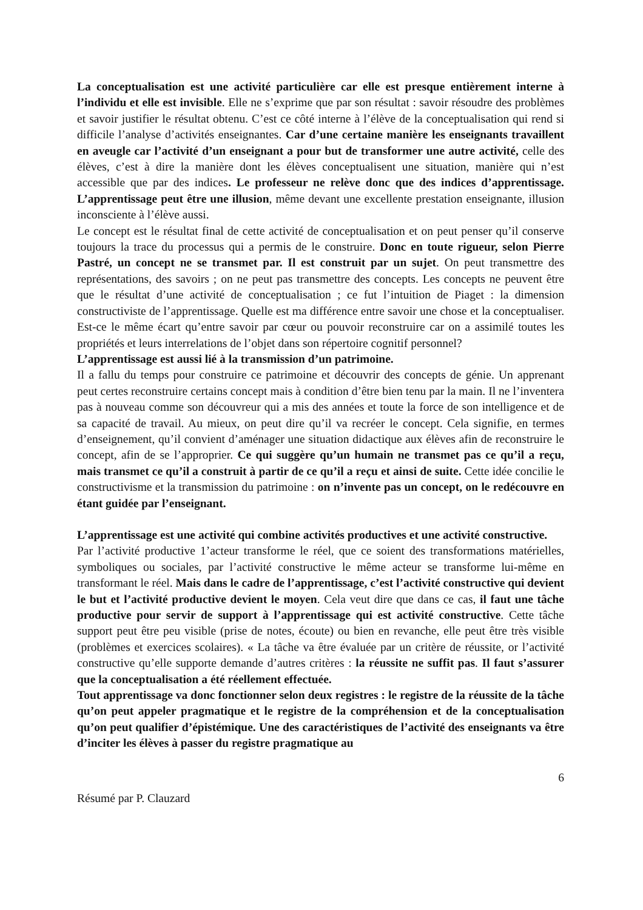La conceptualisation est une activité particulière car elle est presque entièrement interne à l’individu et elle est invisible. Elle ne s’exprime que par son résultat : savoir résoudre des problèmes et savoir justifier le résultat obtenu. C’est ce côté interne à l’élève de la conceptualisation qui rend si difficile l’analyse d’activités enseignantes. Car d’une certaine manière les enseignants travaillent en aveugle car l’activité d’un enseignant a pour but de transformer une autre activité, celle des élèves, c’est à dire la manière dont les élèves conceptualisent une situation, manière qui n’est accessible que par des indices. Le professeur ne relève donc que des indices d’apprentissage. L’apprentissage peut être une illusion, même devant une excellente prestation enseignante, illusion inconsciente à l’élève aussi.
Le concept est le résultat final de cette activité de conceptualisation et on peut penser qu’il conserve toujours la trace du processus qui a permis de le construire. Donc en toute rigueur, selon Pierre Pastré, un concept ne se transmet par. Il est construit par un sujet. On peut transmettre des représentations, des savoirs ; on ne peut pas transmettre des concepts. Les concepts ne peuvent être que le résultat d’une activité de conceptualisation ; ce fut l’intuition de Piaget : la dimension constructiviste de l’apprentissage. Quelle est ma différence entre savoir une chose et la conceptualiser. Est-ce le même écart qu’entre savoir par cœur ou pouvoir reconstruire car on a assimilé toutes les propriétés et leurs interrelations de l’objet dans son répertoire cognitif personnel?
L’apprentissage est aussi lié à la transmission d’un patrimoine.
Il a fallu du temps pour construire ce patrimoine et découvrir des concepts de génie. Un apprenant peut certes reconstruire certains concept mais à condition d’être bien tenu par la main. Il ne l’inventera pas à nouveau comme son découvreur qui a mis des années et toute la force de son intelligence et de sa capacité de travail. Au mieux, on peut dire qu’il va recréer le concept. Cela signifie, en termes d’enseignement, qu’il convient d’aménager une situation didactique aux élèves afin de reconstruire le concept, afin de se l’approprier. Ce qui suggère qu’un humain ne transmet pas ce qu’il a reçu, mais transmet ce qu’il a construit à partir de ce qu’il a reçu et ainsi de suite. Cette idée concilie le constructivisme et la transmission du patrimoine : on n’invente pas un concept, on le redécouvre en étant guidée par l’enseignant.
L’apprentissage est une activité qui combine activités productives et une activité constructive.
Par l’activité productive 1’acteur transforme le réel, que ce soient des transformations matérielles, symboliques ou sociales, par l’activité constructive le même acteur se transforme lui-même en transformant le réel. Mais dans le cadre de l’apprentissage, c’est l’activité constructive qui devient le but et l’activité productive devient le moyen. Cela veut dire que dans ce cas, il faut une tâche productive pour servir de support à l’apprentissage qui est activité constructive. Cette tâche support peut être peu visible (prise de notes, écoute) ou bien en revanche, elle peut être très visible (problèmes et exercices scolaires). « La tâche va être évaluée par un critère de réussite, or l’activité constructive qu’elle supporte demande d’autres critères : la réussite ne suffit pas. Il faut s’assurer que la conceptualisation a été réellement effectuée.
Tout apprentissage va donc fonctionner selon deux registres : le registre de la réussite de la tâche qu’on peut appeler pragmatique et le registre de la compréhension et de la conceptualisation qu’on peut qualifier d’épistémique. Une des caractéristiques de l’activité des enseignants va être d’inciter les élèves à passer du registre pragmatique au
6
Résumé par P. Clauzard